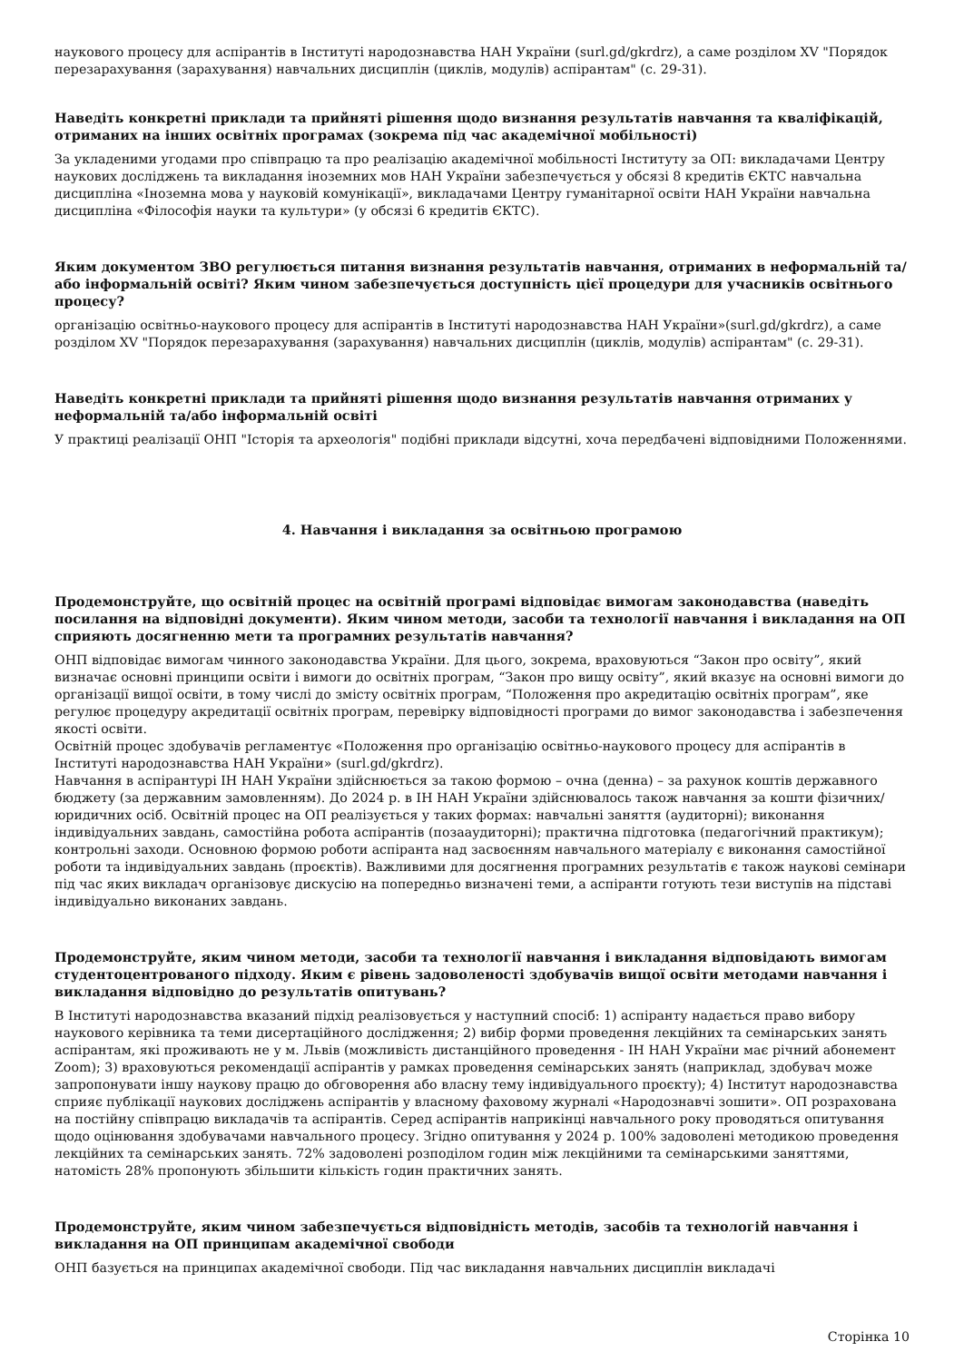наукового процесу для аспірантів в Інституті народознавства НАН України (surl.gd/gkrdrz), а саме розділом XV "Порядок перезарахування (зарахування) навчальних дисциплін (циклів, модулів) аспірантам" (с. 29-31).
Наведіть конкретні приклади та прийняті рішення щодо визнання результатів навчання та кваліфікацій, отриманих на інших освітніх програмах (зокрема під час академічної мобільності)
За укладеними угодами про співпрацю та про реалізацію академічної мобільності Інституту за ОП: викладачами Центру наукових досліджень та викладання іноземних мов НАН України забезпечується у обсязі 8 кредитів ЄКТС навчальна дисципліна «Іноземна мова у науковій комунікації», викладачами Центру гуманітарної освіти НАН України навчальна дисципліна «Філософія науки та культури» (у обсязі 6 кредитів ЄКТС).
Яким документом ЗВО регулюється питання визнання результатів навчання, отриманих в неформальній та/або інформальній освіті? Яким чином забезпечується доступність цієї процедури для учасників освітнього процесу?
організацію освітньо-наукового процесу для аспірантів в Інституті народознавства НАН України»(surl.gd/gkrdrz), а саме розділом XV "Порядок перезарахування (зарахування) навчальних дисциплін (циклів, модулів) аспірантам" (с. 29-31).
Наведіть конкретні приклади та прийняті рішення щодо визнання результатів навчання отриманих у неформальній та/або інформальній освіті
У практиці реалізації ОНП "Історія та археологія" подібні приклади відсутні, хоча передбачені відповідними Положеннями.
4. Навчання і викладання за освітньою програмою
Продемонструйте, що освітній процес на освітній програмі відповідає вимогам законодавства (наведіть посилання на відповідні документи). Яким чином методи, засоби та технології навчання і викладання на ОП сприяють досягненню мети та програмних результатів навчання?
ОНП відповідає вимогам чинного законодавства України. Для цього, зокрема, враховуються “Закон про освіту”, який визначає основні принципи освіти і вимоги до освітніх програм, “Закон про вищу освіту”, який вказує на основні вимоги до організації вищої освіти, в тому числі до змісту освітніх програм, “Положення про акредитацію освітніх програм”, яке регулює процедуру акредитації освітніх програм, перевірку відповідності програми до вимог законодавства і забезпечення якості освіти.
Освітній процес здобувачів регламентує «Положення про організацію освітньо-наукового процесу для аспірантів в Інституті народознавства НАН України» (surl.gd/gkrdrz).
Навчання в аспірантурі ІН НАН України здійснюється за такою формою – очна (денна) – за рахунок коштів державного бюджету (за державним замовленням). До 2024 р. в ІН НАН України здійснювалось також навчання за кошти фізичних/ юридичних осіб. Освітній процес на ОП реалізується у таких формах: навчальні заняття (аудиторні); виконання індивідуальних завдань, самостійна робота аспірантів (позааудиторні); практична підготовка (педагогічний практикум); контрольні заходи. Основною формою роботи аспіранта над засвоєнням навчального матеріалу є виконання самостійної роботи та індивідуальних завдань (проєктів). Важливими для досягнення програмних результатів є також наукові семінари під час яких викладач організовує дискусію на попередньо визначені теми, а аспіранти готують тези виступів на підставі індивідуально виконаних завдань.
Продемонструйте, яким чином методи, засоби та технології навчання і викладання відповідають вимогам студентоцентрованого підходу. Яким є рівень задоволеності здобувачів вищої освіти методами навчання і викладання відповідно до результатів опитувань?
В Інституті народознавства вказаний підхід реалізовується у наступний спосіб: 1) аспіранту надається право вибору наукового керівника та теми дисертаційного дослідження; 2) вибір форми проведення лекційних та семінарських занять аспірантам, які проживають не у м. Львів (можливість дистанційного проведення - ІН НАН України має річний абонемент Zoom); 3) враховуються рекомендації аспірантів у рамках проведення семінарських занять (наприклад, здобувач може запропонувати іншу наукову працю до обговорення або власну тему індивідуального проєкту); 4) Інститут народознавства сприяє публікації наукових досліджень аспірантів у власному фаховому журналі «Народознавчі зошити». ОП розрахована на постійну співпрацю викладачів та аспірантів. Серед аспірантів наприкінці навчального року проводяться опитування щодо оцінювання здобувачами навчального процесу. Згідно опитування у 2024 р. 100% задоволені методикою проведення лекційних та семінарських занять. 72% задоволені розподілом годин між лекційними та семінарськими заняттями, натомість 28% пропонують збільшити кількість годин практичних занять.
Продемонструйте, яким чином забезпечується відповідність методів, засобів та технологій навчання і викладання на ОП принципам академічної свободи
ОНП базується на принципах академічної свободи. Під час викладання навчальних дисциплін викладачі
Сторінка 10